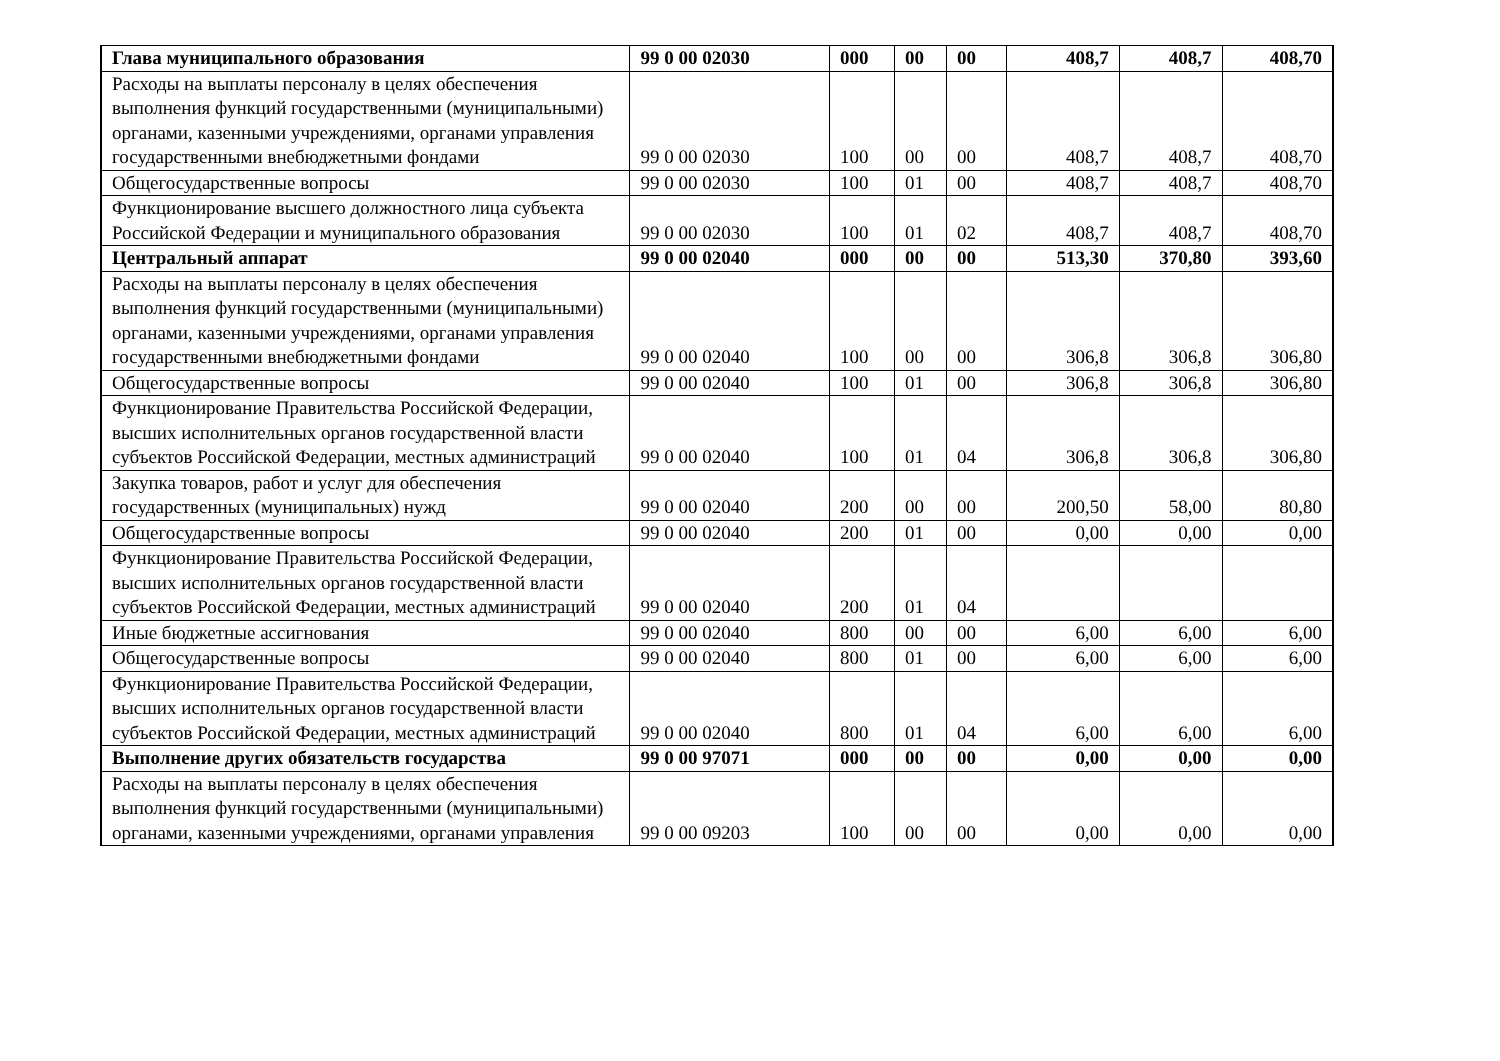| Глава муниципального образования | 99 0 00 02030 | 000 | 00 | 00 | 408,7 | 408,7 | 408,70 |
| Расходы на выплаты персоналу в целях обеспечения выполнения функций государственными (муниципальными) органами, казенными учреждениями, органами управления государственными внебюджетными фондами | 99 0 00 02030 | 100 | 00 | 00 | 408,7 | 408,7 | 408,70 |
| Общегосударственные вопросы | 99 0 00 02030 | 100 | 01 | 00 | 408,7 | 408,7 | 408,70 |
| Функционирование высшего должностного лица субъекта Российской Федерации и муниципального образования | 99 0 00 02030 | 100 | 01 | 02 | 408,7 | 408,7 | 408,70 |
| Центральный аппарат | 99 0 00 02040 | 000 | 00 | 00 | 513,30 | 370,80 | 393,60 |
| Расходы на выплаты персоналу в целях обеспечения выполнения функций государственными (муниципальными) органами, казенными учреждениями, органами управления государственными внебюджетными фондами | 99 0 00 02040 | 100 | 00 | 00 | 306,8 | 306,8 | 306,80 |
| Общегосударственные вопросы | 99 0 00 02040 | 100 | 01 | 00 | 306,8 | 306,8 | 306,80 |
| Функционирование Правительства Российской Федерации, высших исполнительных органов государственной власти субъектов Российской Федерации, местных администраций | 99 0 00 02040 | 100 | 01 | 04 | 306,8 | 306,8 | 306,80 |
| Закупка товаров, работ и услуг для обеспечения государственных (муниципальных) нужд | 99 0 00 02040 | 200 | 00 | 00 | 200,50 | 58,00 | 80,80 |
| Общегосударственные вопросы | 99 0 00 02040 | 200 | 01 | 00 | 0,00 | 0,00 | 0,00 |
| Функционирование Правительства Российской Федерации, высших исполнительных органов государственной власти субъектов Российской Федерации, местных администраций | 99 0 00 02040 | 200 | 01 | 04 | | | |
| Иные бюджетные ассигнования | 99 0 00 02040 | 800 | 00 | 00 | 6,00 | 6,00 | 6,00 |
| Общегосударственные вопросы | 99 0 00 02040 | 800 | 01 | 00 | 6,00 | 6,00 | 6,00 |
| Функционирование Правительства Российской Федерации, высших исполнительных органов государственной власти субъектов Российской Федерации, местных администраций | 99 0 00 02040 | 800 | 01 | 04 | 6,00 | 6,00 | 6,00 |
| Выполнение других обязательств государства | 99 0 00 97071 | 000 | 00 | 00 | 0,00 | 0,00 | 0,00 |
| Расходы на выплаты персоналу в целях обеспечения выполнения функций государственными (муниципальными) органами, казенными учреждениями, органами управления | 99 0 00 09203 | 100 | 00 | 00 | 0,00 | 0,00 | 0,00 |